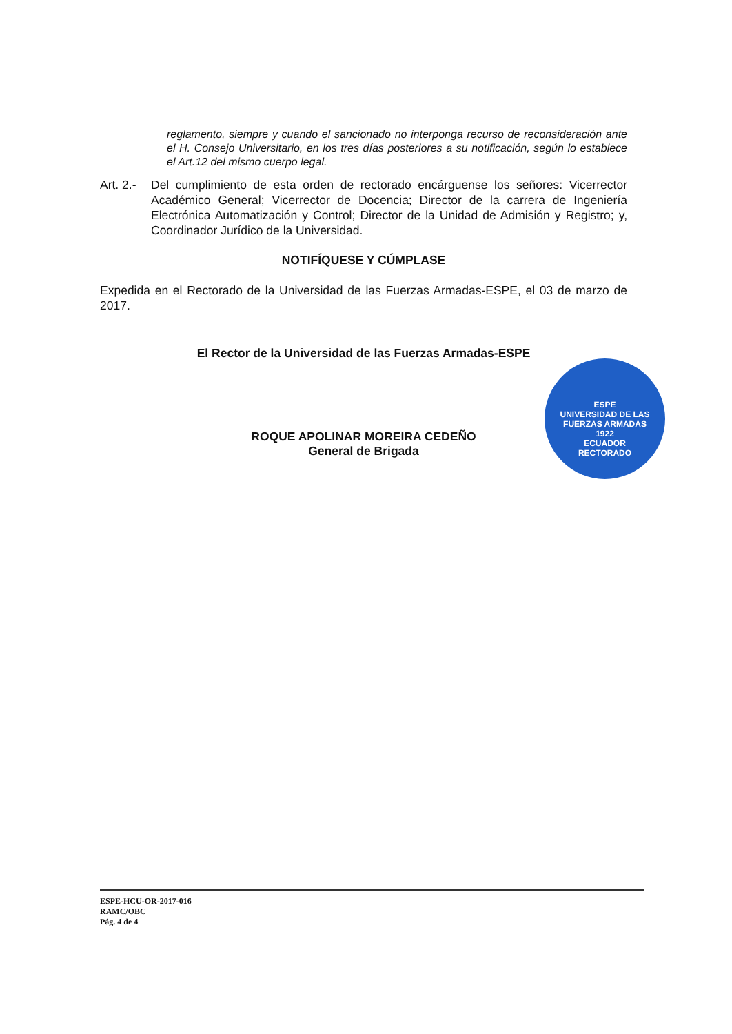reglamento, siempre y cuando el sancionado no interponga recurso de reconsideración ante el H. Consejo Universitario, en los tres días posteriores a su notificación, según lo establece el Art.12 del mismo cuerpo legal.
Art. 2.- Del cumplimiento de esta orden de rectorado encárguense los señores: Vicerrector Académico General; Vicerrector de Docencia; Director de la carrera de Ingeniería Electrónica Automatización y Control; Director de la Unidad de Admisión y Registro; y, Coordinador Jurídico de la Universidad.
NOTIFÍQUESE Y CÚMPLASE
Expedida en el Rectorado de la Universidad de las Fuerzas Armadas-ESPE, el 03 de marzo de 2017.
El Rector de la Universidad de las Fuerzas Armadas-ESPE
ROQUE APOLINAR MOREIRA CEDEÑO
General de Brigada
ESPE
UNIVERSIDAD DE LAS FUERZAS ARMADAS
1922
ECUADOR
RECTORADO
ESPE-HCU-OR-2017-016
RAMC/OBC
Pág. 4 de 4